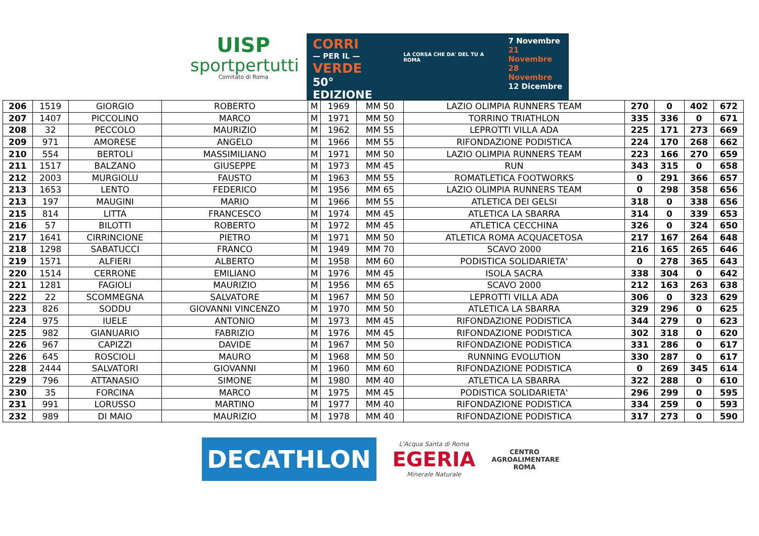UISP
sportpertutti
Comitato di Roma
CORRI
— PER IL —
VERDE
50° EDIZIONE
LA CORSA CHE DA' DEL TU A ROMA
7 Novembre
21 Novembre
28 Novembre
12 Dicembre
| 206 | 1519 | GIORGIO | ROBERTO | M | 1969 | MM 50 | LAZIO OLIMPIA RUNNERS TEAM | 270 | 0 | 402 | 672 |
| 207 | 1407 | PICCOLINO | MARCO | M | 1971 | MM 50 | TORRINO TRIATHLON | 335 | 336 | 0 | 671 |
| 208 | 32 | PECCOLO | MAURIZIO | M | 1962 | MM 55 | LEPROTTI VILLA ADA | 225 | 171 | 273 | 669 |
| 209 | 971 | AMORESE | ANGELO | M | 1966 | MM 55 | RIFONDAZIONE PODISTICA | 224 | 170 | 268 | 662 |
| 210 | 554 | BERTOLI | MASSIMILIANO | M | 1971 | MM 50 | LAZIO OLIMPIA RUNNERS TEAM | 223 | 166 | 270 | 659 |
| 211 | 1517 | BALZANO | GIUSEPPE | M | 1973 | MM 45 | RUN | 343 | 315 | 0 | 658 |
| 212 | 2003 | MURGIOLU | FAUSTO | M | 1963 | MM 55 | ROMATLETICA FOOTWORKS | 0 | 291 | 366 | 657 |
| 213 | 1653 | LENTO | FEDERICO | M | 1956 | MM 65 | LAZIO OLIMPIA RUNNERS TEAM | 0 | 298 | 358 | 656 |
| 213 | 197 | MAUGINI | MARIO | M | 1966 | MM 55 | ATLETICA DEI GELSI | 318 | 0 | 338 | 656 |
| 215 | 814 | LITTA | FRANCESCO | M | 1974 | MM 45 | ATLETICA LA SBARRA | 314 | 0 | 339 | 653 |
| 216 | 57 | BILOTTI | ROBERTO | M | 1972 | MM 45 | ATLETICA CECCHINA | 326 | 0 | 324 | 650 |
| 217 | 1641 | CIRRINCIONE | PIETRO | M | 1971 | MM 50 | ATLETICA ROMA ACQUACETOSA | 217 | 167 | 264 | 648 |
| 218 | 1298 | SABATUCCI | FRANCO | M | 1949 | MM 70 | SCAVO 2000 | 216 | 165 | 265 | 646 |
| 219 | 1571 | ALFIERI | ALBERTO | M | 1958 | MM 60 | PODISTICA SOLIDARIETA' | 0 | 278 | 365 | 643 |
| 220 | 1514 | CERRONE | EMILIANO | M | 1976 | MM 45 | ISOLA SACRA | 338 | 304 | 0 | 642 |
| 221 | 1281 | FAGIOLI | MAURIZIO | M | 1956 | MM 65 | SCAVO 2000 | 212 | 163 | 263 | 638 |
| 222 | 22 | SCOMMEGNA | SALVATORE | M | 1967 | MM 50 | LEPROTTI VILLA ADA | 306 | 0 | 323 | 629 |
| 223 | 826 | SODDU | GIOVANNI VINCENZO | M | 1970 | MM 50 | ATLETICA LA SBARRA | 329 | 296 | 0 | 625 |
| 224 | 975 | IUELE | ANTONIO | M | 1973 | MM 45 | RIFONDAZIONE PODISTICA | 344 | 279 | 0 | 623 |
| 225 | 982 | GIANUARIO | FABRIZIO | M | 1976 | MM 45 | RIFONDAZIONE PODISTICA | 302 | 318 | 0 | 620 |
| 226 | 967 | CAPIZZI | DAVIDE | M | 1967 | MM 50 | RIFONDAZIONE PODISTICA | 331 | 286 | 0 | 617 |
| 226 | 645 | ROSCIOLI | MAURO | M | 1968 | MM 50 | RUNNING EVOLUTION | 330 | 287 | 0 | 617 |
| 228 | 2444 | SALVATORI | GIOVANNI | M | 1960 | MM 60 | RIFONDAZIONE PODISTICA | 0 | 269 | 345 | 614 |
| 229 | 796 | ATTANASIO | SIMONE | M | 1980 | MM 40 | ATLETICA LA SBARRA | 322 | 288 | 0 | 610 |
| 230 | 35 | FORCINA | MARCO | M | 1975 | MM 45 | PODISTICA SOLIDARIETA' | 296 | 299 | 0 | 595 |
| 231 | 991 | LORUSSO | MARTINO | M | 1977 | MM 40 | RIFONDAZIONE PODISTICA | 334 | 259 | 0 | 593 |
| 232 | 989 | DI MAIO | MAURIZIO | M | 1978 | MM 40 | RIFONDAZIONE PODISTICA | 317 | 273 | 0 | 590 |
DECATHLON
L'Acqua Santa di Roma
EGERIA
Minerale Naturale
CENTRO
AGROALIMENTARE
ROMA